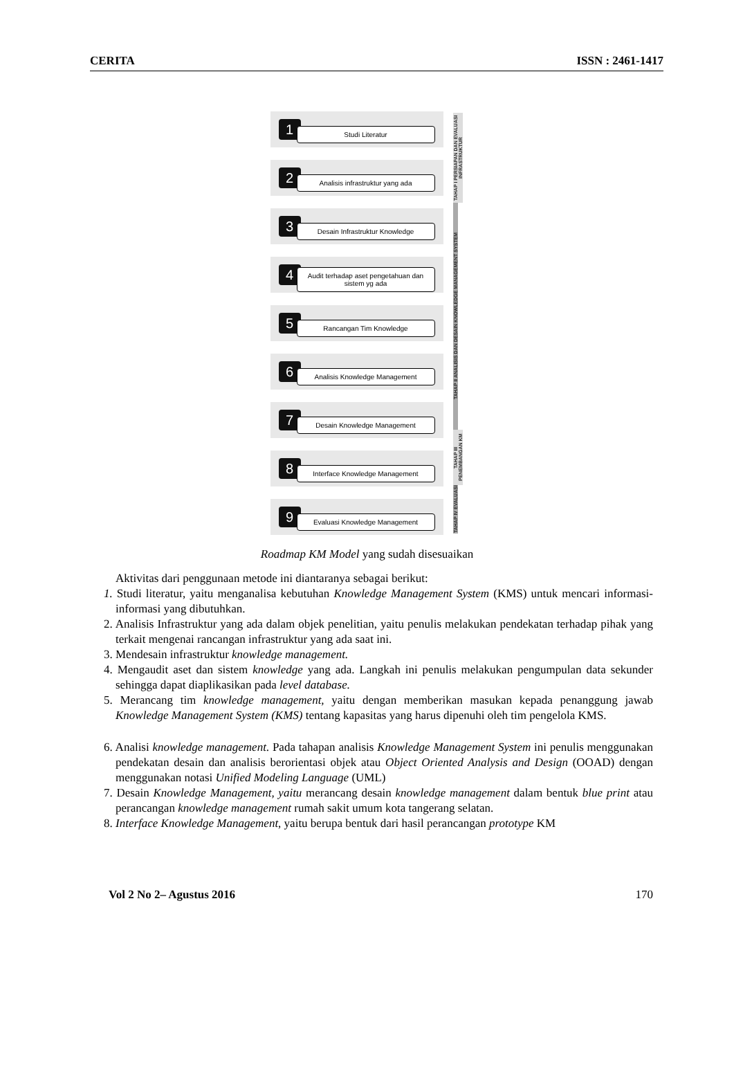CERITA ISSN : 2461-1417
TAHAP I PERSIAPAN DAN EVALUASI INFRASTRUKTUR
TAHAP II ANALISIS DAN DESAIN KNOWLEDGE MANAGEMENT SYSTEM
TAHAP III PENEMBANGAN KM
TAHAP IV EVALUASI
1 Studi Literatur
2 Analisis infrastruktur yang ada
3 Desain Infrastruktur Knowledge
4 Audit terhadap aset pengetahuan dan sistem yg ada
5 Rancangan Tim Knowledge
6 Analisis Knowledge Management
7 Desain Knowledge Management
8 Interface Knowledge Management
9 Evaluasi Knowledge Management
Roadmap KM Model yang sudah disesuaikan
Aktivitas dari penggunaan metode ini diantaranya sebagai berikut:
1. Studi literatur, yaitu menganalisa kebutuhan Knowledge Management System (KMS) untuk mencari informasi-informasi yang dibutuhkan.
2. Analisis Infrastruktur yang ada dalam objek penelitian, yaitu penulis melakukan pendekatan terhadap pihak yang terkait mengenai rancangan infrastruktur yang ada saat ini.
3. Mendesain infrastruktur knowledge management.
4. Mengaudit aset dan sistem knowledge yang ada. Langkah ini penulis melakukan pengumpulan data sekunder sehingga dapat diaplikasikan pada level database.
5. Merancang tim knowledge management, yaitu dengan memberikan masukan kepada penanggung jawab Knowledge Management System (KMS) tentang kapasitas yang harus dipenuhi oleh tim pengelola KMS.
6. Analisi knowledge management. Pada tahapan analisis Knowledge Management System ini penulis menggunakan pendekatan desain dan analisis berorientasi objek atau Object Oriented Analysis and Design (OOAD) dengan menggunakan notasi Unified Modeling Language (UML)
7. Desain Knowledge Management, yaitu merancang desain knowledge management dalam bentuk blue print atau perancangan knowledge management rumah sakit umum kota tangerang selatan.
8. Interface Knowledge Management, yaitu berupa bentuk dari hasil perancangan prototype KM
Vol 2 No 2– Agustus 2016 170